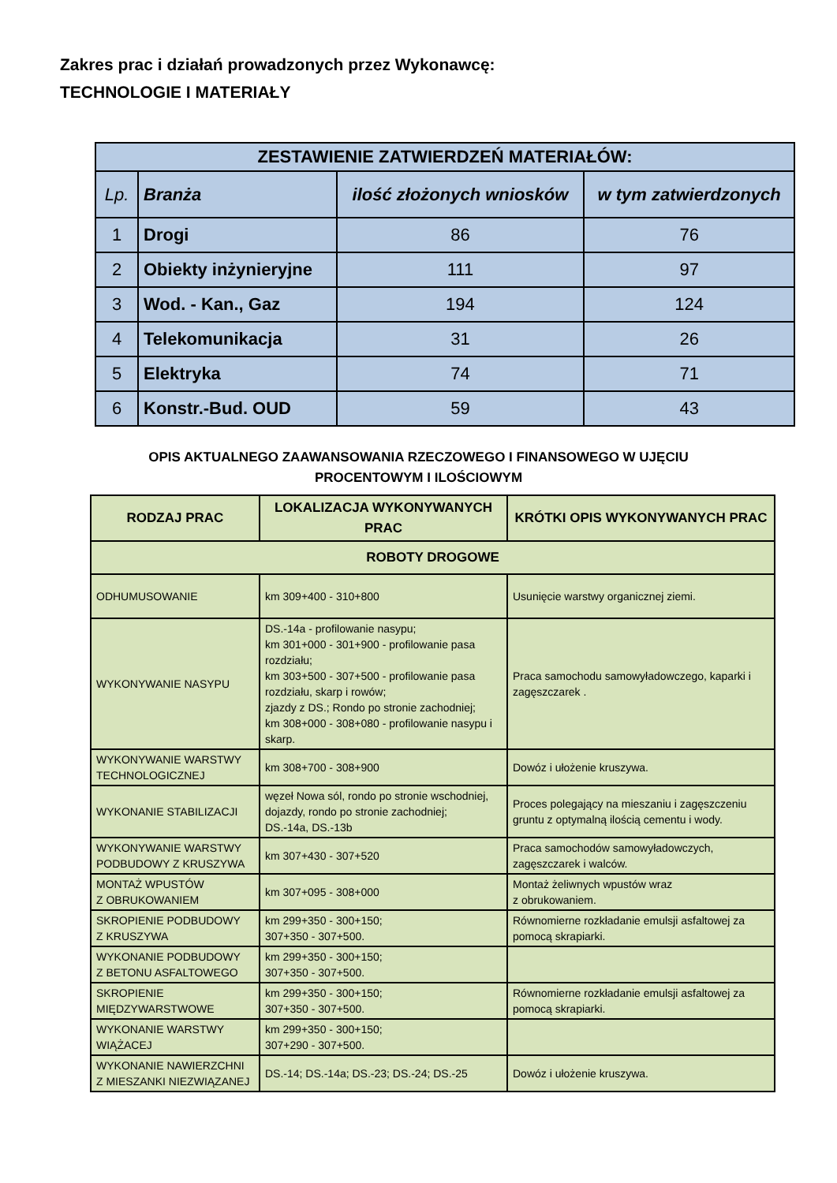Zakres prac i działań prowadzonych przez Wykonawcę:
TECHNOLOGIE I MATERIAŁY
| ZESTAWIENIE ZATWIERDZEŃ MATERIAŁÓW: | | | |
| --- | --- | --- | --- |
| Lp. | Branża | ilość złożonych wniosków | w tym zatwierdzonych |
| 1 | Drogi | 86 | 76 |
| 2 | Obiekty inżynieryjne | 111 | 97 |
| 3 | Wod. - Kan., Gaz | 194 | 124 |
| 4 | Telekomunikacja | 31 | 26 |
| 5 | Elektryka | 74 | 71 |
| 6 | Konstr.-Bud. OUD | 59 | 43 |
OPIS AKTUALNEGO ZAAWANSOWANIA RZECZOWEGO I FINANSOWEGO W UJĘCIU
PROCENTOWYM I ILOŚCIOWYM
| RODZAJ PRAC | LOKALIZACJA WYKONYWANYCH PRAC | KRÓTKI OPIS WYKONYWANYCH PRAC |
| --- | --- | --- |
| ROBOTY DROGOWE | | |
| ODHUMUSOWANIE | km 309+400 - 310+800 | Usunięcie warstwy organicznej ziemi. |
| WYKONYWANIE NASYPU | DS.-14a - profilowanie nasypu; km 301+000 - 301+900 - profilowanie pasa rozdziału; km 303+500 - 307+500 - profilowanie pasa rozdziału, skarp i rowów; zjazdy z DS.; Rondo po stronie zachodniej; km 308+000 - 308+080 - profilowanie nasypu i skarp. | Praca samochodu samowyładowczego, kaparki i zagęszczarek . |
| WYKONYWANIE WARSTWY TECHNOLOGICZNEJ | km 308+700 - 308+900 | Dowóz i ułożenie kruszywa. |
| WYKONANIE STABILIZACJI | węzeł Nowa sól, rondo po stronie wschodniej, dojazdy, rondo po stronie zachodniej; DS.-14a, DS.-13b | Proces polegający na mieszaniu i zagęszczeniu gruntu z optymalną ilością cementu i wody. |
| WYKONYWANIE WARSTWY PODBUDOWY Z KRUSZYWA | km 307+430 - 307+520 | Praca samochodów samowyładowczych, zagęszczarek i walców. |
| MONTAŻ WPUSTÓW Z OBRUKOWANIEM | km 307+095 - 308+000 | Montaż żeliwnych wpustów wraz z obrukowaniem. |
| SKROPIENIE PODBUDOWY Z KRUSZYWA | km 299+350 - 300+150; 307+350 - 307+500. | Równomierne rozkładanie emulsji asfaltowej za pomocą skrapiarki. |
| WYKONANIE PODBUDOWY Z BETONU ASFALTOWEGO | km 299+350 - 300+150; 307+350 - 307+500. | |
| SKROPIENIE MIĘDZYWARSTWOWE | km 299+350 - 300+150; 307+350 - 307+500. | Równomierne rozkładanie emulsji asfaltowej za pomocą skrapiarki. |
| WYKONANIE WARSTWY WIĄŻACEJ | km 299+350 - 300+150; 307+290 - 307+500. | |
| WYKONANIE NAWIERZCHNI Z MIESZANKI NIEZWIĄZANEJ | DS.-14; DS.-14a; DS.-23; DS.-24; DS.-25 | Dowóz i ułożenie kruszywa. |